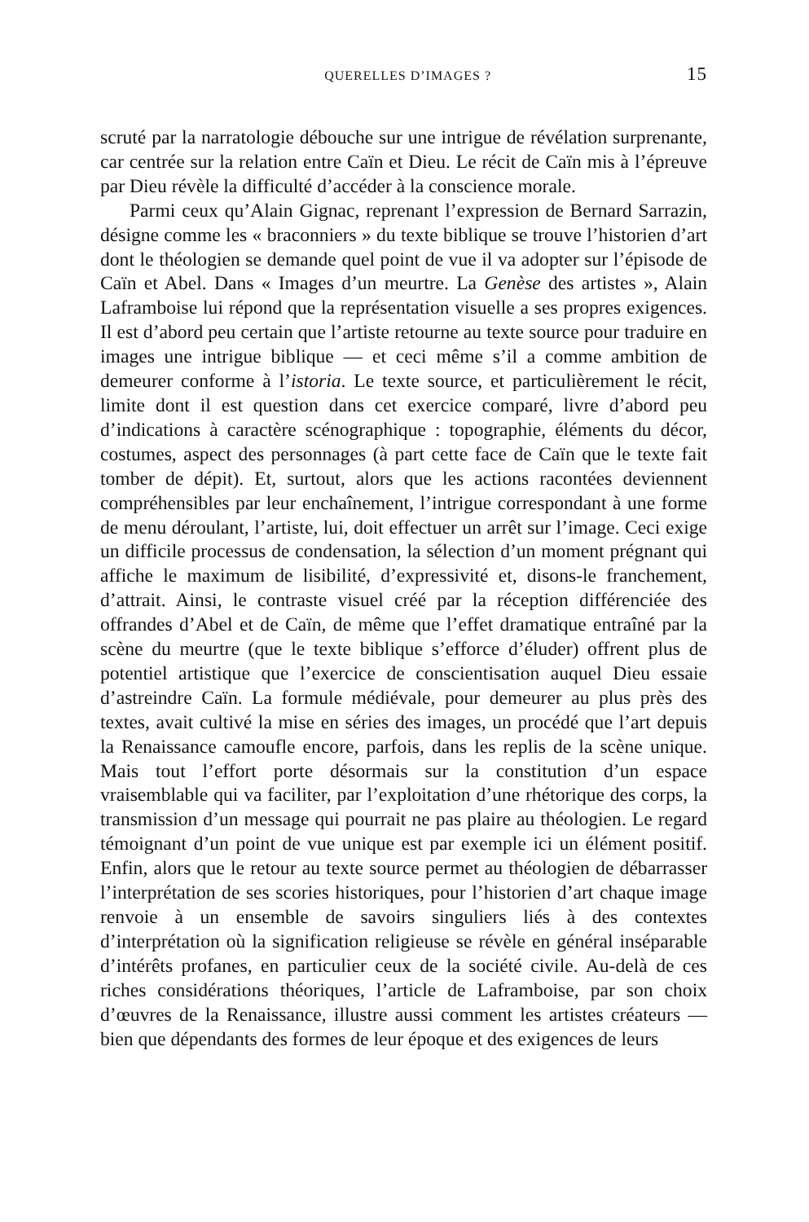QUERELLES D’IMAGES ? 15
scruté par la narratologie débouche sur une intrigue de révélation surprenante, car centrée sur la relation entre Caïn et Dieu. Le récit de Caïn mis à l’épreuve par Dieu révèle la difficulté d’accéder à la conscience morale.
Parmi ceux qu’Alain Gignac, reprenant l’expression de Bernard Sarrazin, désigne comme les « braconniers » du texte biblique se trouve l’historien d’art dont le théologien se demande quel point de vue il va adopter sur l’épisode de Caïn et Abel. Dans « Images d’un meurtre. La Genèse des artistes », Alain Laframboise lui répond que la représentation visuelle a ses propres exigences. Il est d’abord peu certain que l’artiste retourne au texte source pour traduire en images une intrigue biblique — et ceci même s’il a comme ambition de demeurer conforme à l’istoria. Le texte source, et particulièrement le récit, limite dont il est question dans cet exercice comparé, livre d’abord peu d’indications à caractère scénographique : topographie, éléments du décor, costumes, aspect des personnages (à part cette face de Caïn que le texte fait tomber de dépit). Et, surtout, alors que les actions racontées deviennent compréhensibles par leur enchaînement, l’intrigue correspondant à une forme de menu déroulant, l’artiste, lui, doit effectuer un arrêt sur l’image. Ceci exige un difficile processus de condensation, la sélection d’un moment prégnant qui affiche le maximum de lisibilité, d’expressivité et, disons-le franchement, d’attrait. Ainsi, le contraste visuel créé par la réception différenciée des offrandes d’Abel et de Caïn, de même que l’effet dramatique entraîné par la scène du meurtre (que le texte biblique s’efforce d’éluder) offrent plus de potentiel artistique que l’exercice de conscientisation auquel Dieu essaie d’astreindre Caïn. La formule médiévale, pour demeurer au plus près des textes, avait cultivé la mise en séries des images, un procédé que l’art depuis la Renaissance camoufle encore, parfois, dans les replis de la scène unique. Mais tout l’effort porte désormais sur la constitution d’un espace vraisemblable qui va faciliter, par l’exploitation d’une rhétorique des corps, la transmission d’un message qui pourrait ne pas plaire au théologien. Le regard témoignant d’un point de vue unique est par exemple ici un élément positif. Enfin, alors que le retour au texte source permet au théologien de débarrasser l’interprétation de ses scories historiques, pour l’historien d’art chaque image renvoie à un ensemble de savoirs singuliers liés à des contextes d’interprétation où la signification religieuse se révèle en général inséparable d’intérêts profanes, en particulier ceux de la société civile. Au-delà de ces riches considérations théoriques, l’article de Laframboise, par son choix d’œuvres de la Renaissance, illustre aussi comment les artistes créateurs — bien que dépendants des formes de leur époque et des exigences de leurs